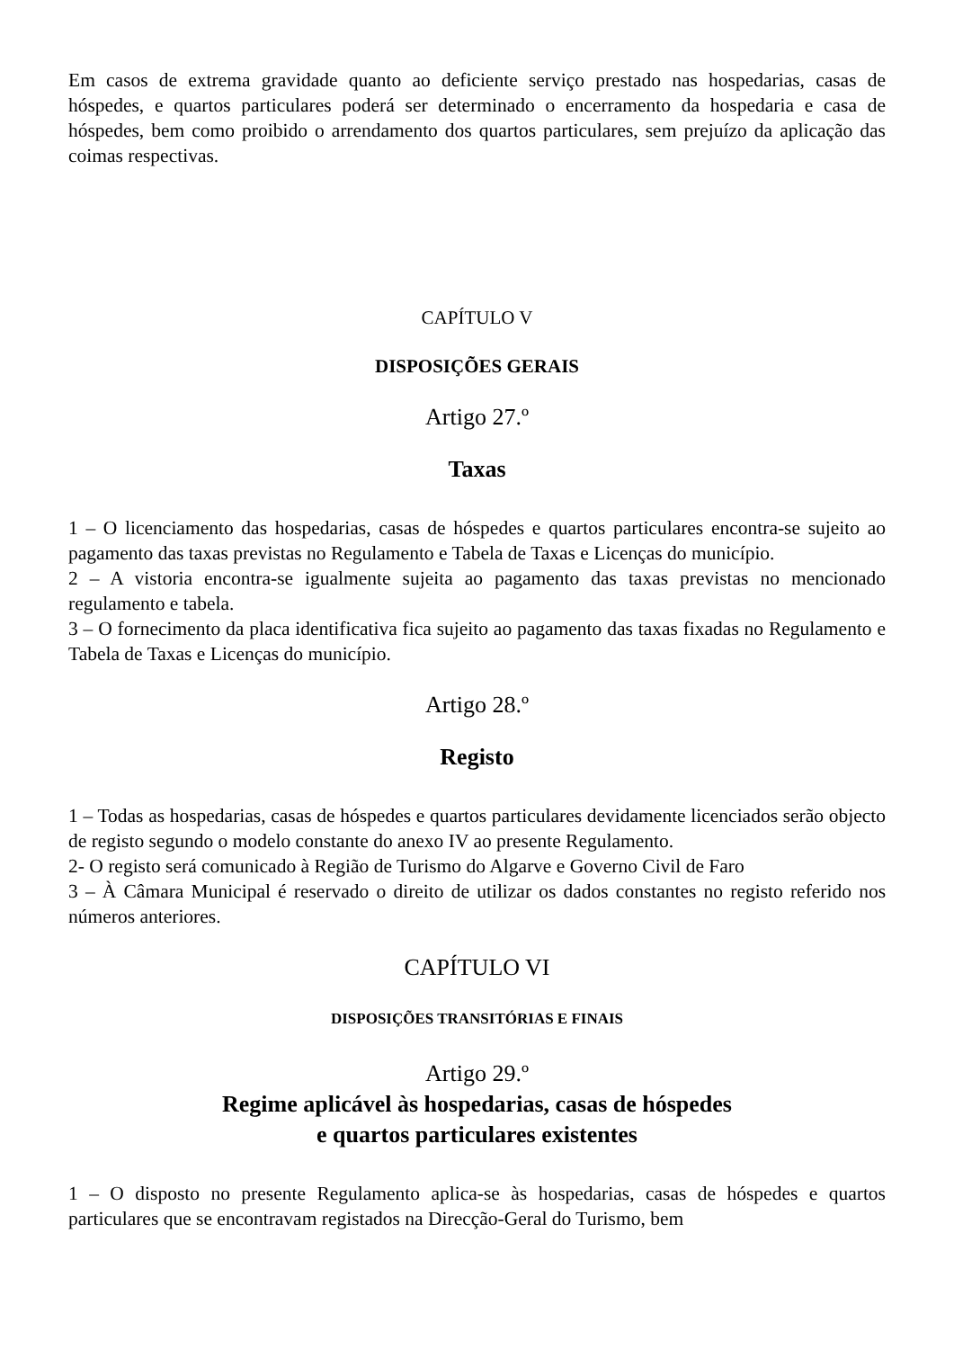Em casos de extrema gravidade quanto ao deficiente serviço prestado nas hospedarias, casas de hóspedes, e quartos particulares poderá ser determinado o encerramento da hospedaria e casa de hóspedes, bem como proibido o arrendamento dos quartos particulares, sem prejuízo da aplicação das coimas respectivas.
CAPÍTULO V
DISPOSIÇÕES GERAIS
Artigo 27.º
Taxas
1 – O licenciamento das hospedarias, casas de hóspedes e quartos particulares encontra-se sujeito ao pagamento das taxas previstas no Regulamento e Tabela de Taxas e Licenças do município.
2 – A vistoria encontra-se igualmente sujeita ao pagamento das taxas previstas no mencionado regulamento e tabela.
3 – O fornecimento da placa identificativa fica sujeito ao pagamento das taxas fixadas no Regulamento e Tabela de Taxas e Licenças do município.
Artigo 28.º
Registo
1 – Todas as hospedarias, casas de hóspedes e quartos particulares devidamente licenciados serão objecto de registo segundo o modelo constante do anexo IV ao presente Regulamento.
2- O registo será comunicado à Região de Turismo do Algarve e Governo Civil de Faro
3 – À Câmara Municipal é reservado o direito de utilizar os dados constantes no registo referido nos números anteriores.
CAPÍTULO VI
DISPOSIÇÕES TRANSITÓRIAS E FINAIS
Artigo 29.º
Regime aplicável às hospedarias, casas de hóspedes
e quartos particulares existentes
1 – O disposto no presente Regulamento aplica-se às hospedarias, casas de hóspedes e quartos particulares que se encontravam registados na Direcção-Geral do Turismo, bem